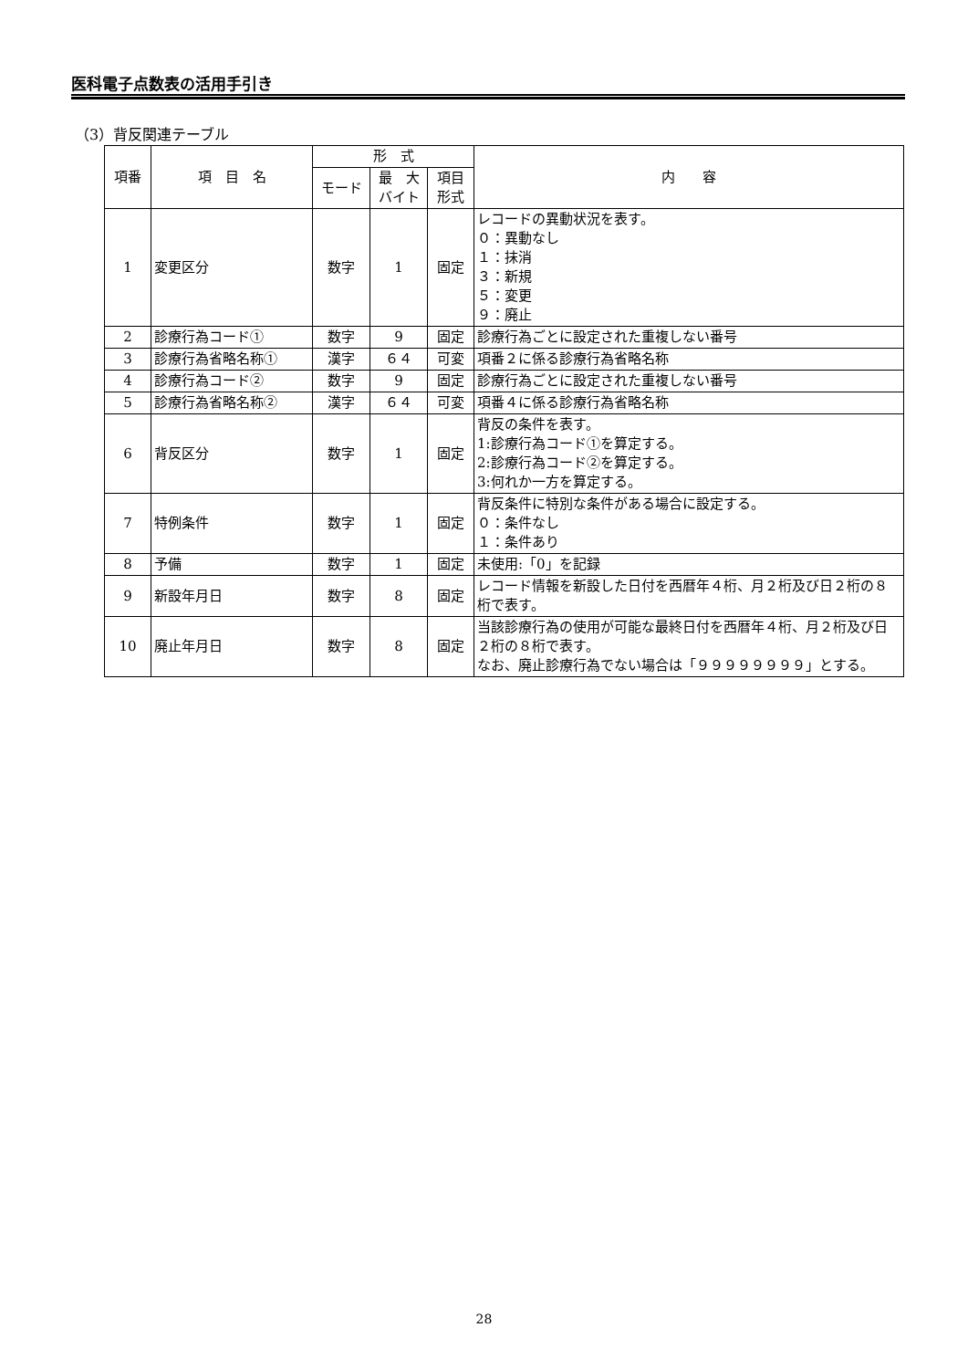医科電子点数表の活用手引き
（3）背反関連テーブル
| 項番 | 項 目 名 | 形 式 | | | 内 容 |
| --- | --- | --- | --- | --- | --- |
| | | モード | 最 大 バイト | 項目 形式 | |
| 1 | 変更区分 | 数字 | 1 | 固定 | レコードの異動状況を表す。 ０：異動なし １：抹消 ３：新規 ５：変更 ９：廃止 |
| 2 | 診療行為コード① | 数字 | 9 | 固定 | 診療行為ごとに設定された重複しない番号 |
| 3 | 診療行為省略名称① | 漢字 | ６４ | 可変 | 項番２に係る診療行為省略名称 |
| 4 | 診療行為コード② | 数字 | 9 | 固定 | 診療行為ごとに設定された重複しない番号 |
| 5 | 診療行為省略名称② | 漢字 | ６４ | 可変 | 項番４に係る診療行為省略名称 |
| 6 | 背反区分 | 数字 | 1 | 固定 | 背反の条件を表す。 1:診療行為コード①を算定する。 2:診療行為コード②を算定する。 3:何れか一方を算定する。 |
| 7 | 特例条件 | 数字 | 1 | 固定 | 背反条件に特別な条件がある場合に設定する。 ０：条件なし １：条件あり |
| 8 | 予備 | 数字 | 1 | 固定 | 未使用:「0」を記録 |
| 9 | 新設年月日 | 数字 | 8 | 固定 | レコード情報を新設した日付を西暦年４桁、月２桁及び日２桁の８桁で表す。 |
| 10 | 廃止年月日 | 数字 | 8 | 固定 | 当該診療行為の使用が可能な最終日付を西暦年４桁、月２桁及び日２桁の８桁で表す。 なお、廃止診療行為でない場合は「９９９９９９９９」とする。 |
28